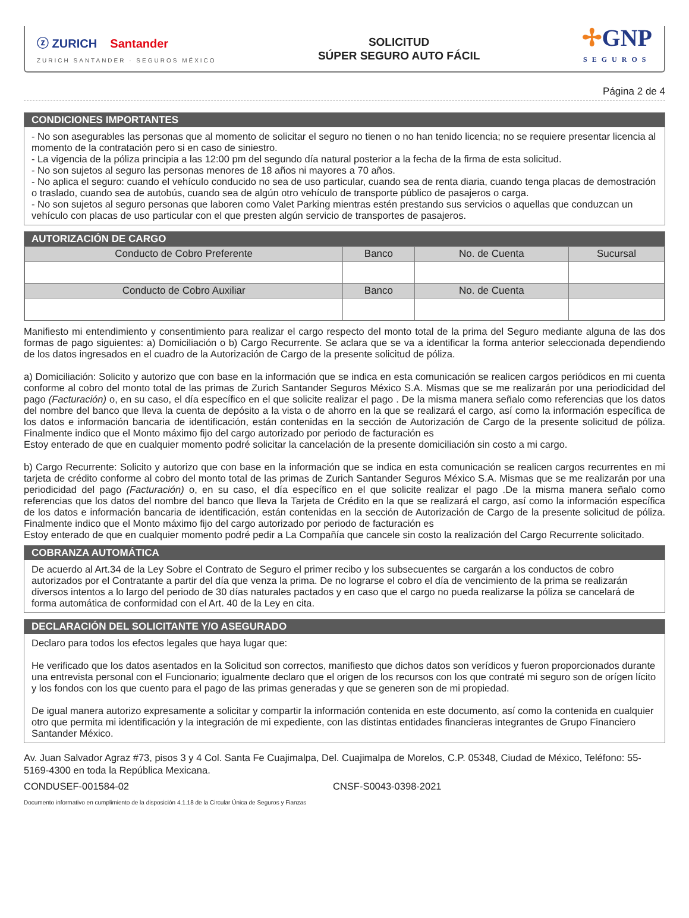ⓩ ZURICH Santander
ZURICH SANTANDER · SEGUROS MÉXICO
SOLICITUD
SÚPER SEGURO AUTO FÁCIL
✢GNP
SEGUROS
Página 2 de 4
CONDICIONES IMPORTANTES
- No son asegurables las personas que al momento de solicitar el seguro no tienen o no han tenido licencia; no se requiere presentar licencia al momento de la contratación pero si en caso de siniestro.
- La vigencia de la póliza principia a las 12:00 pm del segundo día natural posterior a la fecha de la firma de esta solicitud.
- No son sujetos al seguro las personas menores de 18 años ni mayores a 70 años.
- No aplica el seguro: cuando el vehículo conducido no sea de uso particular, cuando sea de renta diaria, cuando tenga placas de demostración o traslado, cuando sea de autobús, cuando sea de algún otro vehículo de transporte público de pasajeros o carga.
- No son sujetos al seguro personas que laboren como Valet Parking mientras estén prestando sus servicios o aquellas que conduzcan un vehículo con placas de uso particular con el que presten algún servicio de transportes de pasajeros.
AUTORIZACIÓN DE CARGO
| Conducto de Cobro Preferente | Banco | No. de Cuenta | Sucursal |
| --- | --- | --- | --- |
| Conducto de Cobro Auxiliar | Banco | No. de Cuenta | |
Manifiesto mi entendimiento y consentimiento para realizar el cargo respecto del monto total de la prima del Seguro mediante alguna de las dos formas de pago siguientes: a) Domiciliación o b) Cargo Recurrente. Se aclara que se va a identificar la forma anterior seleccionada dependiendo de los datos ingresados en el cuadro de la Autorización de Cargo de la presente solicitud de póliza.
a) Domiciliación: Solicito y autorizo que con base en la información que se indica en esta comunicación se realicen cargos periódicos en mi cuenta conforme al cobro del monto total de las primas de Zurich Santander Seguros México S.A. Mismas que se me realizarán por una periodicidad del pago (Facturación) o, en su caso, el día específico en el que solicite realizar el pago . De la misma manera señalo como referencias que los datos del nombre del banco que lleva la cuenta de depósito a la vista o de ahorro en la que se realizará el cargo, así como la información específica de los datos e información bancaria de identificación, están contenidas en la sección de Autorización de Cargo de la presente solicitud de póliza. Finalmente indico que el Monto máximo fijo del cargo autorizado por periodo de facturación es
Estoy enterado de que en cualquier momento podré solicitar la cancelación de la presente domiciliación sin costo a mi cargo.
b) Cargo Recurrente: Solicito y autorizo que con base en la información que se indica en esta comunicación se realicen cargos recurrentes en mi tarjeta de crédito conforme al cobro del monto total de las primas de Zurich Santander Seguros México S.A. Mismas que se me realizarán por una periodicidad del pago (Facturación) o, en su caso, el día específico en el que solicite realizar el pago .De la misma manera señalo como referencias que los datos del nombre del banco que lleva la Tarjeta de Crédito en la que se realizará el cargo, así como la información específica de los datos e información bancaria de identificación, están contenidas en la sección de Autorización de Cargo de la presente solicitud de póliza. Finalmente indico que el Monto máximo fijo del cargo autorizado por periodo de facturación es
Estoy enterado de que en cualquier momento podré pedir a La Compañía que cancele sin costo la realización del Cargo Recurrente solicitado.
COBRANZA AUTOMÁTICA
De acuerdo al Art.34 de la Ley Sobre el Contrato de Seguro el primer recibo y los subsecuentes se cargarán a los conductos de cobro autorizados por el Contratante a partir del día que venza la prima. De no lograrse el cobro el día de vencimiento de la prima se realizarán diversos intentos a lo largo del periodo de 30 días naturales pactados y en caso que el cargo no pueda realizarse la póliza se cancelará de forma automática de conformidad con el Art. 40 de la Ley en cita.
DECLARACIÓN DEL SOLICITANTE Y/O ASEGURADO
Declaro para todos los efectos legales que haya lugar que:
He verificado que los datos asentados en la Solicitud son correctos, manifiesto que dichos datos son verídicos y fueron proporcionados durante una entrevista personal con el Funcionario; igualmente declaro que el origen de los recursos con los que contraté mi seguro son de orígen lícito y los fondos con los que cuento para el pago de las primas generadas y que se generen son de mi propiedad.
De igual manera autorizo expresamente a solicitar y compartir la información contenida en este documento, así como la contenida en cualquier otro que permita mi identificación y la integración de mi expediente, con las distintas entidades financieras integrantes de Grupo Financiero Santander México.
Av. Juan Salvador Agraz #73, pisos 3 y 4 Col. Santa Fe Cuajimalpa, Del. Cuajimalpa de Morelos, C.P. 05348, Ciudad de México, Teléfono: 55-5169-4300 en toda la República Mexicana.
CONDUSEF-001584-02 CNSF-S0043-0398-2021
Documento informativo en cumplimiento de la disposición 4.1.18 de la Circular Única de Seguros y Fianzas
Informativo